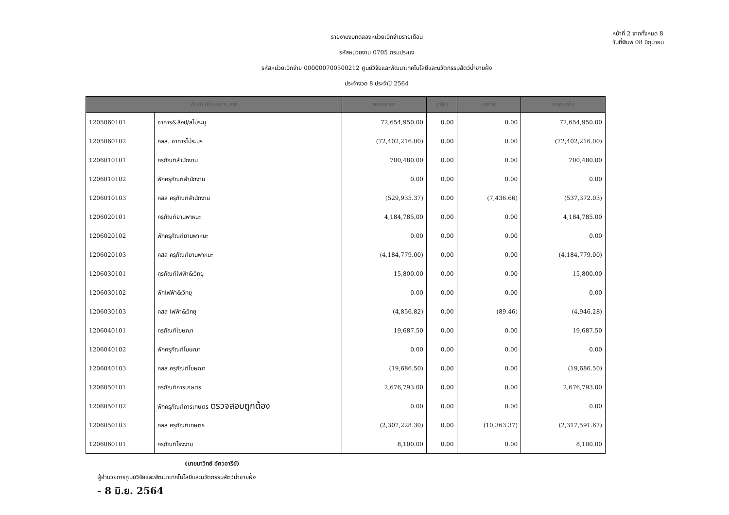รายงานงบทดลองหน่วยเบิกจ่ายรายเดือน
รหัสหน่วยงาน 0705 กรมประมง
รหัสหน่วยเบิกจ่าย 000000700500212 ศูนย์วิจัยและพัฒนาเทคโนโลยีและนวัตกรรมสัตว์น้ำชายฝั่ง
ประจำงวด 8 ประจำปี 2564
หน้าที่ 2 จากทั้งหมด 8
วันที่พิมพ์ 08 มิถุนายน
| ชื่อบัญชีแยกประเภท | | ยอดยกมา | เดบิต | เครดิต | ยอดยกไป |
| --- | --- | --- | --- | --- | --- |
| 1205060101 | อาคาร&สิ่งป/สไม่ระบุ | 72,654,950.00 | 0.00 | 0.00 | 72,654,950.00 |
| 1205060102 | คสส. อาคารไม่ระบุฯ | (72,402,216.00) | 0.00 | 0.00 | (72,402,216.00) |
| 1206010101 | ครุภัณฑ์สำนักงาน | 700,480.00 | 0.00 | 0.00 | 700,480.00 |
| 1206010102 | พักครุภัณฑ์สำนักงาน | 0.00 | 0.00 | 0.00 | 0.00 |
| 1206010103 | คสส ครุภัณฑ์สำนักงาน | (529,935.37) | 0.00 | (7,436.66) | (537,372.03) |
| 1206020101 | ครุภัณฑ์ยานพาหนะ | 4,184,785.00 | 0.00 | 0.00 | 4,184,785.00 |
| 1206020102 | พักครุภัณฑ์ยานพาหนะ | 0.00 | 0.00 | 0.00 | 0.00 |
| 1206020103 | คสส ครุภัณฑ์ยานพาหนะ | (4,184,779.00) | 0.00 | 0.00 | (4,184,779.00) |
| 1206030101 | คุรภัณฑ์ไฟฟ้า&วิทยุ | 15,800.00 | 0.00 | 0.00 | 15,800.00 |
| 1206030102 | พักไฟฟ้า&วิทยุ | 0.00 | 0.00 | 0.00 | 0.00 |
| 1206030103 | คสส ไฟฟ้า&วิทยุ | (4,856.82) | 0.00 | (89.46) | (4,946.28) |
| 1206040101 | ครุภัณฑ์โฆษณา | 19,687.50 | 0.00 | 0.00 | 19,687.50 |
| 1206040102 | พักครุภัณฑ์โฆษณา | 0.00 | 0.00 | 0.00 | 0.00 |
| 1206040103 | คสส ครุภัณฑ์โฆษณา | (19,686.50) | 0.00 | 0.00 | (19,686.50) |
| 1206050101 | ครุภัณฑ์การเกษตร | 2,676,793.00 | 0.00 | 0.00 | 2,676,793.00 |
| 1206050102 | พักครุภัณฑ์การเกษตร ตรวจสอบถูกต้อง | 0.00 | 0.00 | 0.00 | 0.00 |
| 1206050103 | คสส ครุภัณฑ์เกษตร | (2,307,228.30) | 0.00 | (10,363.37) | (2,317,591.67) |
| 1206060101 | ครุภัณฑ์โรงงาน | 8,100.00 | 0.00 | 0.00 | 8,100.00 |
(นายมาวิทย์ อัศวอารีย์)
ผู้อำนวยการศูนย์วิจัยและพัฒนาเทคโนโลยีและนวัตกรรมสัตว์น้ำชายฝั่ง
- 8 มิ.ย. 2564